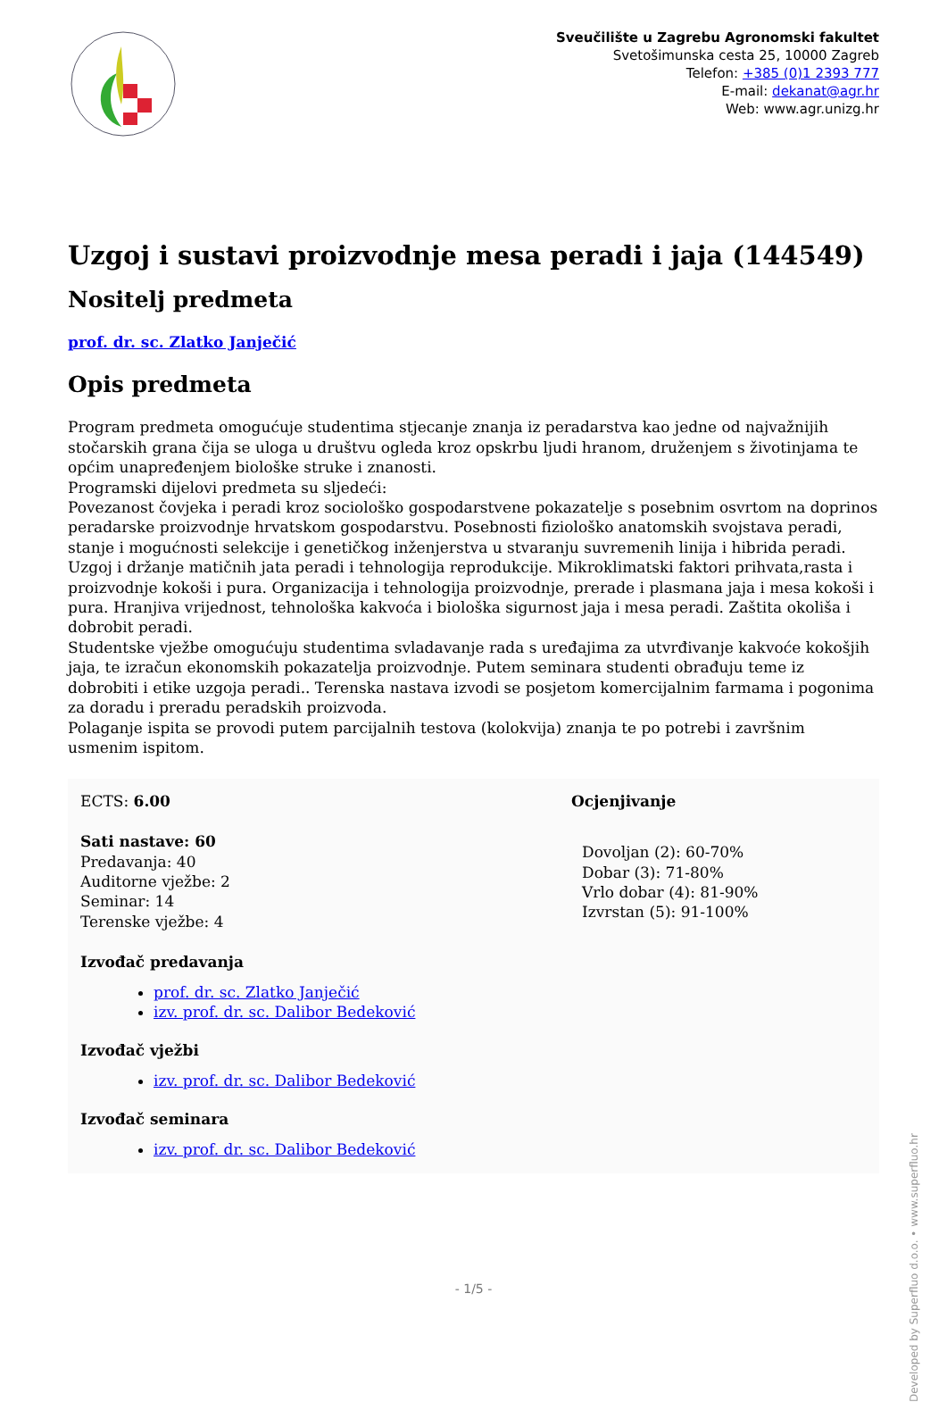Sveučilište u Zagrebu Agronomski fakultet
Svetošimunska cesta 25, 10000 Zagreb
Telefon: +385 (0)1 2393 777
E-mail: dekanat@agr.hr
Web: www.agr.unizg.hr
Uzgoj i sustavi proizvodnje mesa peradi i jaja (144549)
Nositelj predmeta
prof. dr. sc. Zlatko Janječić
Opis predmeta
Program predmeta omogućuje studentima stjecanje znanja iz peradarstva kao jedne od najvažnijih stočarskih grana čija se uloga u društvu ogleda kroz opskrbu ljudi hranom, druženjem s životinjama te općim unapređenjem biološke struke i znanosti.
Programski dijelovi predmeta su sljedeći:
Povezanost čovjeka i peradi kroz sociološko gospodarstvene pokazatelje s posebnim osvrtom na doprinos peradarske proizvodnje hrvatskom gospodarstvu. Posebnosti fiziološko anatomskih svojstava peradi, stanje i mogućnosti selekcije i genetičkog inženjerstva u stvaranju suvremenih linija i hibrida peradi. Uzgoj i držanje matičnih jata peradi i tehnologija reprodukcije. Mikroklimatski faktori prihvata,rasta i proizvodnje kokoši i pura. Organizacija i tehnologija proizvodnje, prerade i plasmana jaja i mesa kokoši i pura. Hranjiva vrijednost, tehnološka kakvoća i biološka sigurnost jaja i mesa peradi. Zaštita okoliša i dobrobit peradi.
Studentske vježbe omogućuju studentima svladavanje rada s uređajima za utvrđivanje kakvoće kokošjih jaja, te izračun ekonomskih pokazatelja proizvodnje. Putem seminara studenti obrađuju teme iz dobrobiti i etike uzgoja peradi.. Terenska nastava izvodi se posjetom komercijalnim farmama i pogonima za doradu i preradu peradskih proizvoda.
Polaganje ispita se provodi putem parcijalnih testova (kolokvija) znanja te po potrebi i završnim usmenim ispitom.
ECTS: 6.00
Sati nastave: 60
Predavanja: 40
Auditorne vježbe: 2
Seminar: 14
Terenske vježbe: 4
Izvođač predavanja
prof. dr. sc. Zlatko Janječić
izv. prof. dr. sc. Dalibor Bedeković
Izvođač vježbi
izv. prof. dr. sc. Dalibor Bedeković
Izvođač seminara
izv. prof. dr. sc. Dalibor Bedeković
Ocjenjivanje
Dovoljan (2): 60-70%
Dobar (3): 71-80%
Vrlo dobar (4): 81-90%
Izvrstan (5): 91-100%
Developed by Superfluo d.o.o. • www.superfluo.hr
- 1/5 -